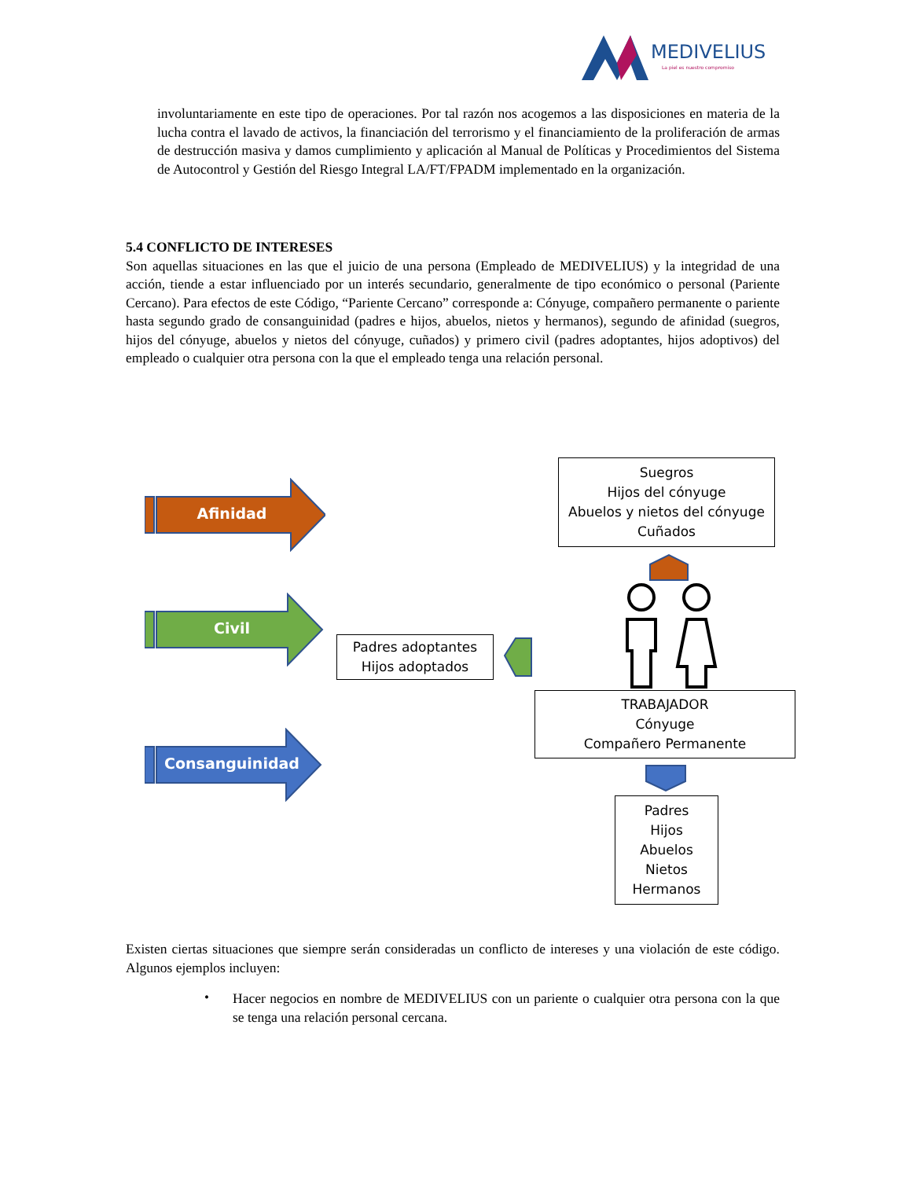MEDIVELIUS
La piel es nuestro compromiso
involuntariamente en este tipo de operaciones. Por tal razón nos acogemos a las disposiciones en materia de la lucha contra el lavado de activos, la financiación del terrorismo y el financiamiento de la proliferación de armas de destrucción masiva y damos cumplimiento y aplicación al Manual de Políticas y Procedimientos del Sistema de Autocontrol y Gestión del Riesgo Integral LA/FT/FPADM implementado en la organización.
5.4 CONFLICTO DE INTERESES
Son aquellas situaciones en las que el juicio de una persona (Empleado de MEDIVELIUS) y la integridad de una acción, tiende a estar influenciado por un interés secundario, generalmente de tipo económico o personal (Pariente Cercano). Para efectos de este Código, “Pariente Cercano” corresponde a: Cónyuge, compañero permanente o pariente hasta segundo grado de consanguinidad (padres e hijos, abuelos, nietos y hermanos), segundo de afinidad (suegros, hijos del cónyuge, abuelos y nietos del cónyuge, cuñados) y primero civil (padres adoptantes, hijos adoptivos) del empleado o cualquier otra persona con la que el empleado tenga una relación personal.
Afinidad
Civil
Consanguinidad
Suegros
Hijos del cónyuge
Abuelos y nietos del cónyuge
Cuñados
Padres adoptantes
Hijos adoptados
TRABAJADOR
Cónyuge
Compañero Permanente
Padres
Hijos
Abuelos
Nietos
Hermanos
Existen ciertas situaciones que siempre serán consideradas un conflicto de intereses y una violación de este código. Algunos ejemplos incluyen:
•
Hacer negocios en nombre de MEDIVELIUS con un pariente o cualquier otra persona con la que se tenga una relación personal cercana.